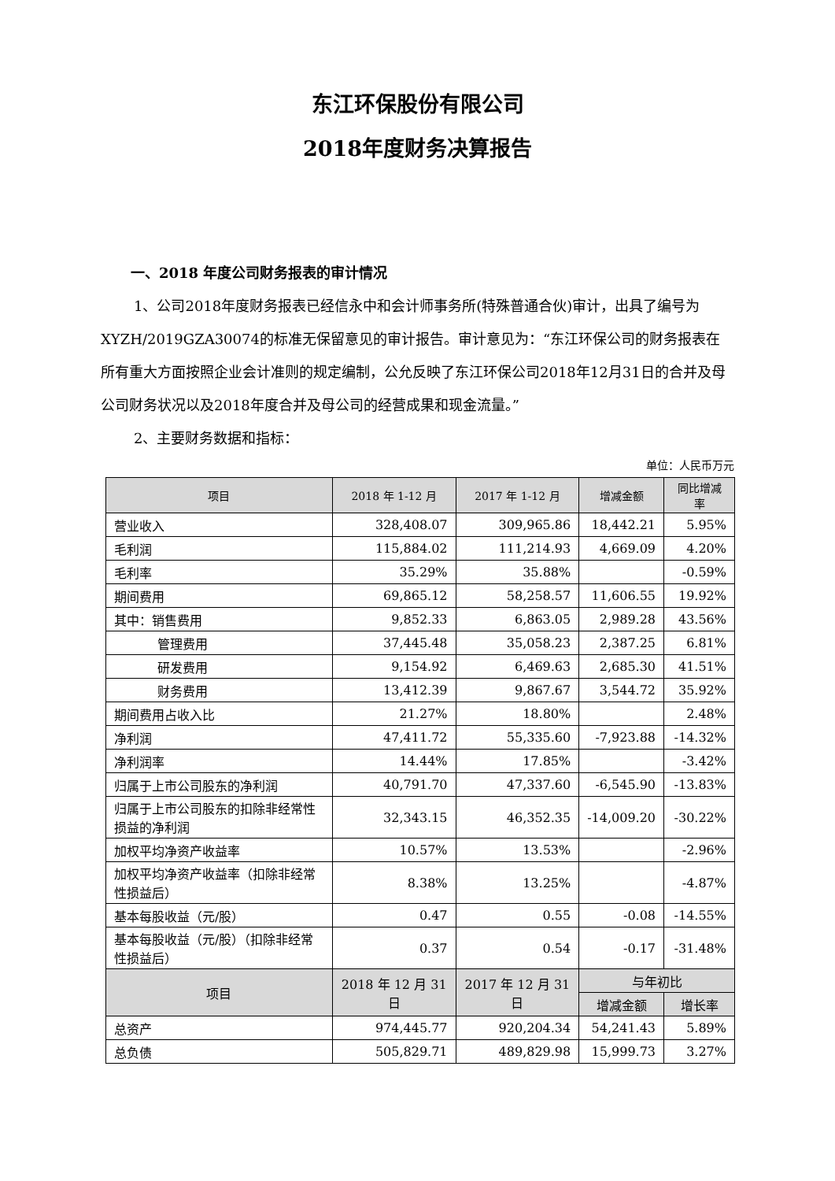东江环保股份有限公司
2018年度财务决算报告
一、2018 年度公司财务报表的审计情况
1、公司2018年度财务报表已经信永中和会计师事务所(特殊普通合伙)审计，出具了编号为XYZH/2019GZA30074的标准无保留意见的审计报告。审计意见为：“东江环保公司的财务报表在所有重大方面按照企业会计准则的规定编制，公允反映了东江环保公司2018年12月31日的合并及母公司财务状况以及2018年度合并及母公司的经营成果和现金流量。”
2、主要财务数据和指标：
单位：人民币万元
| 项目 | 2018 年 1-12 月 | 2017 年 1-12 月 | 增减金额 | 同比增减率 |
| --- | --- | --- | --- | --- |
| 营业收入 | 328,408.07 | 309,965.86 | 18,442.21 | 5.95% |
| 毛利润 | 115,884.02 | 111,214.93 | 4,669.09 | 4.20% |
| 毛利率 | 35.29% | 35.88% | | -0.59% |
| 期间费用 | 69,865.12 | 58,258.57 | 11,606.55 | 19.92% |
| 其中：销售费用 | 9,852.33 | 6,863.05 | 2,989.28 | 43.56% |
| 管理费用 | 37,445.48 | 35,058.23 | 2,387.25 | 6.81% |
| 研发费用 | 9,154.92 | 6,469.63 | 2,685.30 | 41.51% |
| 财务费用 | 13,412.39 | 9,867.67 | 3,544.72 | 35.92% |
| 期间费用占收入比 | 21.27% | 18.80% | | 2.48% |
| 净利润 | 47,411.72 | 55,335.60 | -7,923.88 | -14.32% |
| 净利润率 | 14.44% | 17.85% | | -3.42% |
| 归属于上市公司股东的净利润 | 40,791.70 | 47,337.60 | -6,545.90 | -13.83% |
| 归属于上市公司股东的扣除非经常性损益的净利润 | 32,343.15 | 46,352.35 | -14,009.20 | -30.22% |
| 加权平均净资产收益率 | 10.57% | 13.53% | | -2.96% |
| 加权平均净资产收益率（扣除非经常性损益后） | 8.38% | 13.25% | | -4.87% |
| 基本每股收益（元/股） | 0.47 | 0.55 | -0.08 | -14.55% |
| 基本每股收益（元/股）（扣除非经常性损益后） | 0.37 | 0.54 | -0.17 | -31.48% |
| 项目 | 2018 年 12 月 31 日 | 2017 年 12 月 31 日 | 与年初比 | |
| | | | 增减金额 | 增长率 |
| 总资产 | 974,445.77 | 920,204.34 | 54,241.43 | 5.89% |
| 总负债 | 505,829.71 | 489,829.98 | 15,999.73 | 3.27% |